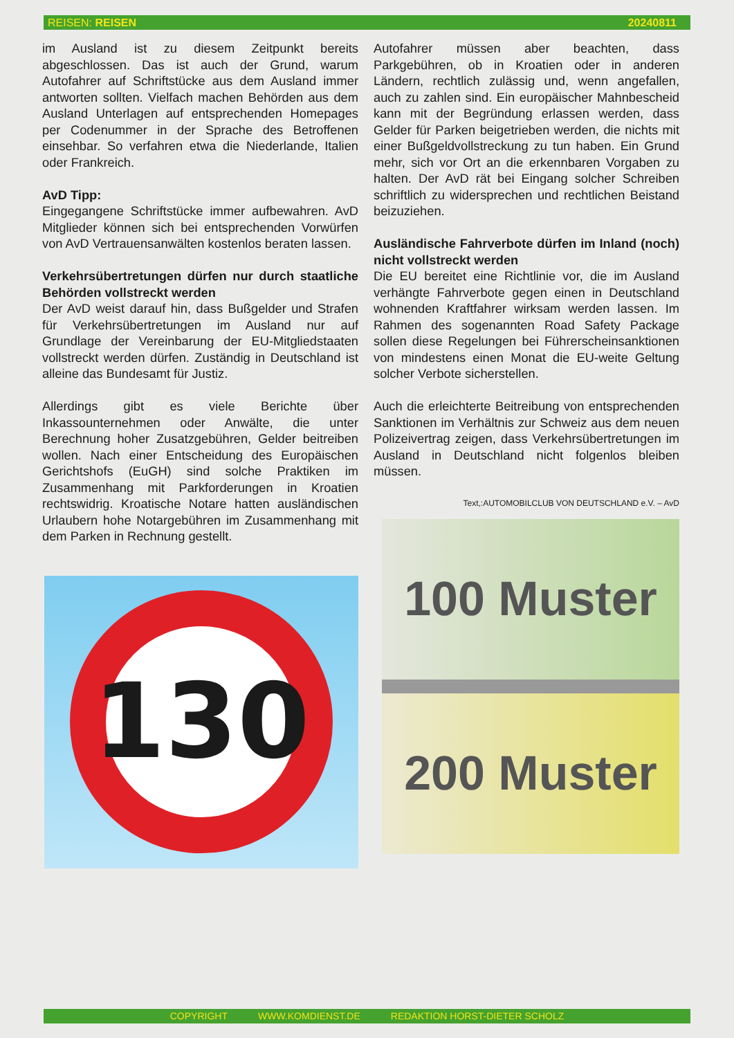REISEN: REISEN 20240811
im Ausland ist zu diesem Zeitpunkt bereits abgeschlossen. Das ist auch der Grund, warum Autofahrer auf Schriftstücke aus dem Ausland immer antworten sollten. Vielfach machen Behörden aus dem Ausland Unterlagen auf entsprechenden Homepages per Codenummer in der Sprache des Betroffenen einsehbar. So verfahren etwa die Niederlande, Italien oder Frankreich.
AvD Tipp:
Eingegangene Schriftstücke immer aufbewahren. AvD Mitglieder können sich bei entsprechenden Vorwürfen von AvD Vertrauensanwälten kostenlos beraten lassen.
Verkehrsübertretungen dürfen nur durch staatliche Behörden vollstreckt werden
Der AvD weist darauf hin, dass Bußgelder und Strafen für Verkehrsübertretungen im Ausland nur auf Grundlage der Vereinbarung der EU-Mitgliedstaaten vollstreckt werden dürfen. Zuständig in Deutschland ist alleine das Bundesamt für Justiz.
Allerdings gibt es viele Berichte über Inkassounternehmen oder Anwälte, die unter Berechnung hoher Zusatzgebühren, Gelder beitreiben wollen. Nach einer Entscheidung des Europäischen Gerichtshofs (EuGH) sind solche Praktiken im Zusammenhang mit Parkforderungen in Kroatien rechtswidrig. Kroatische Notare hatten ausländischen Urlaubern hohe Notargebühren im Zusammenhang mit dem Parken in Rechnung gestellt.
130
Autofahrer müssen aber beachten, dass Parkgebühren, ob in Kroatien oder in anderen Ländern, rechtlich zulässig und, wenn angefallen, auch zu zahlen sind. Ein europäischer Mahnbescheid kann mit der Begründung erlassen werden, dass Gelder für Parken beigetrieben werden, die nichts mit einer Bußgeldvollstreckung zu tun haben. Ein Grund mehr, sich vor Ort an die erkennbaren Vorgaben zu halten. Der AvD rät bei Eingang solcher Schreiben schriftlich zu widersprechen und rechtlichen Beistand beizuziehen.
Ausländische Fahrverbote dürfen im Inland (noch) nicht vollstreckt werden
Die EU bereitet eine Richtlinie vor, die im Ausland verhängte Fahrverbote gegen einen in Deutschland wohnenden Kraftfahrer wirksam werden lassen. Im Rahmen des sogenannten Road Safety Package sollen diese Regelungen bei Führerscheinsanktionen von mindestens einen Monat die EU-weite Geltung solcher Verbote sicherstellen.
Auch die erleichterte Beitreibung von entsprechenden Sanktionen im Verhältnis zur Schweiz aus dem neuen Polizeivertrag zeigen, dass Verkehrsübertretungen im Ausland in Deutschland nicht folgenlos bleiben müssen.
Text,:AUTOMOBILCLUB VON DEUTSCHLAND e.V. – AvD
100 Muster
200 Muster
COPYRIGHT WWW.KOMDIENST.DE REDAKTION HORST-DIETER SCHOLZ